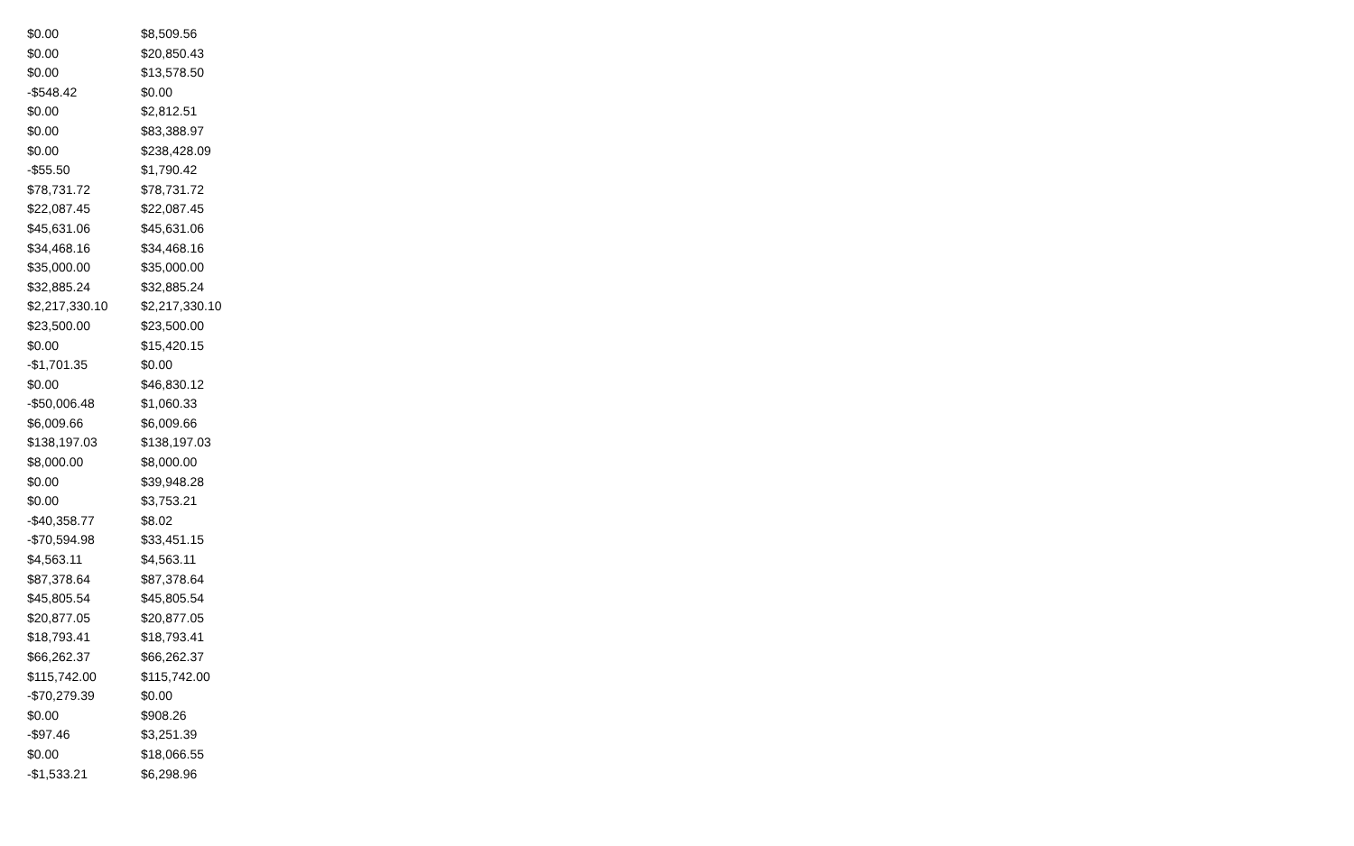| $0.00 | $8,509.56 |
| $0.00 | $20,850.43 |
| $0.00 | $13,578.50 |
| -$548.42 | $0.00 |
| $0.00 | $2,812.51 |
| $0.00 | $83,388.97 |
| $0.00 | $238,428.09 |
| -$55.50 | $1,790.42 |
| $78,731.72 | $78,731.72 |
| $22,087.45 | $22,087.45 |
| $45,631.06 | $45,631.06 |
| $34,468.16 | $34,468.16 |
| $35,000.00 | $35,000.00 |
| $32,885.24 | $32,885.24 |
| $2,217,330.10 | $2,217,330.10 |
| $23,500.00 | $23,500.00 |
| $0.00 | $15,420.15 |
| -$1,701.35 | $0.00 |
| $0.00 | $46,830.12 |
| -$50,006.48 | $1,060.33 |
| $6,009.66 | $6,009.66 |
| $138,197.03 | $138,197.03 |
| $8,000.00 | $8,000.00 |
| $0.00 | $39,948.28 |
| $0.00 | $3,753.21 |
| -$40,358.77 | $8.02 |
| -$70,594.98 | $33,451.15 |
| $4,563.11 | $4,563.11 |
| $87,378.64 | $87,378.64 |
| $45,805.54 | $45,805.54 |
| $20,877.05 | $20,877.05 |
| $18,793.41 | $18,793.41 |
| $66,262.37 | $66,262.37 |
| $115,742.00 | $115,742.00 |
| -$70,279.39 | $0.00 |
| $0.00 | $908.26 |
| -$97.46 | $3,251.39 |
| $0.00 | $18,066.55 |
| -$1,533.21 | $6,298.96 |